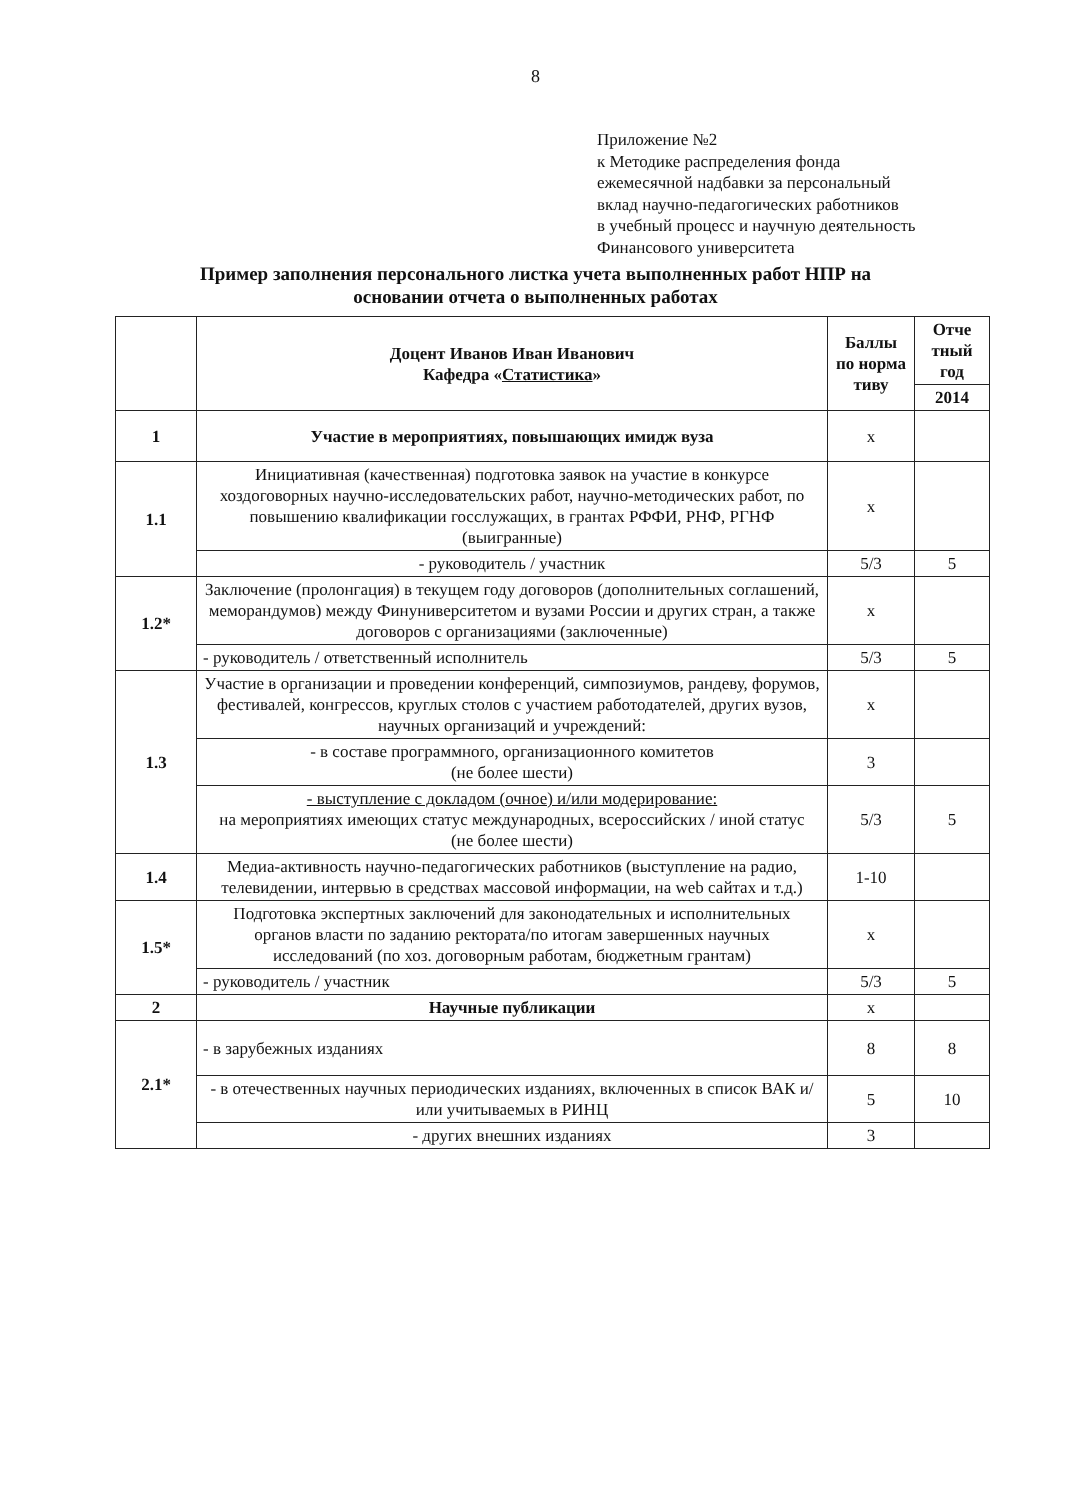8
Приложение №2
к Методике распределения фонда
ежемесячной надбавки за персональный
вклад научно-педагогических работников
в учебный процесс и научную деятельность
Финансового университета
Пример заполнения персонального листка учета выполненных работ НПР на
основании отчета о выполненных работах
| | Доцент Иванов Иван Иванович Кафедра « Статистика » | Баллы по норма тиву | Отче тный год |
| --- | --- | --- | --- |
| | | | 2014 |
| 1 | Участие в мероприятиях, повышающих имидж вуза | х | |
| 1.1 | Инициативная (качественная) подготовка заявок на участие в конкурсе хоздоговорных научно-исследовательских работ, научно-методических работ, по повышению квалификации госслужащих, в грантах РФФИ, РНФ, РГНФ (выигранные) | х | |
| | - руководитель / участник | 5/3 | 5 |
| 1.2* | Заключение (пролонгация) в текущем году договоров (дополнительных соглашений, меморандумов) между Финуниверситетом и вузами России и других стран, а также договоров с организациями (заключенные) | х | |
| | - руководитель / ответственный исполнитель | 5/3 | 5 |
| 1.3 | Участие в организации и проведении конференций, симпозиумов, рандеву, форумов, фестивалей, конгрессов, круглых столов с участием работодателей, других вузов, научных организаций и учреждений: | х | |
| | - в составе программного, организационного комитетов (не более шести) | 3 | |
| | - выступление с докладом (очное) и/или модерирование: на мероприятиях имеющих статус международных, всероссийских / иной статус (не более шести) | 5/3 | 5 |
| 1.4 | Медиа-активность научно-педагогических работников (выступление на радио, телевидении, интервью в средствах массовой информации, на web сайтах и т.д.) | 1-10 | |
| 1.5* | Подготовка экспертных заключений для законодательных и исполнительных органов власти по заданию ректората/по итогам завершенных научных исследований (по хоз. договорным работам, бюджетным грантам) | х | |
| | - руководитель / участник | 5/3 | 5 |
| 2 | Научные публикации | х | |
| 2.1* | - в зарубежных изданиях | 8 | 8 |
| | - в отечественных научных периодических изданиях, включенных в список ВАК и/или учитываемых в РИНЦ | 5 | 10 |
| | - других внешних изданиях | 3 | |